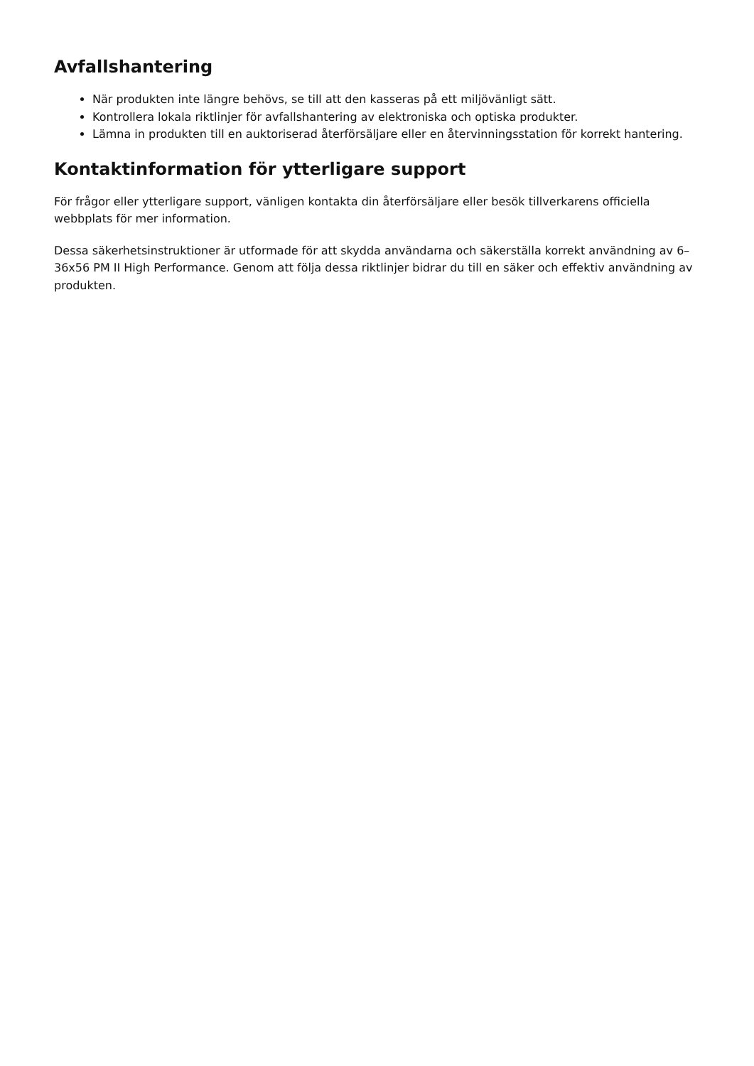Avfallshantering
När produkten inte längre behövs, se till att den kasseras på ett miljövänligt sätt.
Kontrollera lokala riktlinjer för avfallshantering av elektroniska och optiska produkter.
Lämna in produkten till en auktoriserad återförsäljare eller en återvinningsstation för korrekt hantering.
Kontaktinformation för ytterligare support
För frågor eller ytterligare support, vänligen kontakta din återförsäljare eller besök tillverkarens officiella webbplats för mer information.
Dessa säkerhetsinstruktioner är utformade för att skydda användarna och säkerställa korrekt användning av 6–36x56 PM II High Performance. Genom att följa dessa riktlinjer bidrar du till en säker och effektiv användning av produkten.